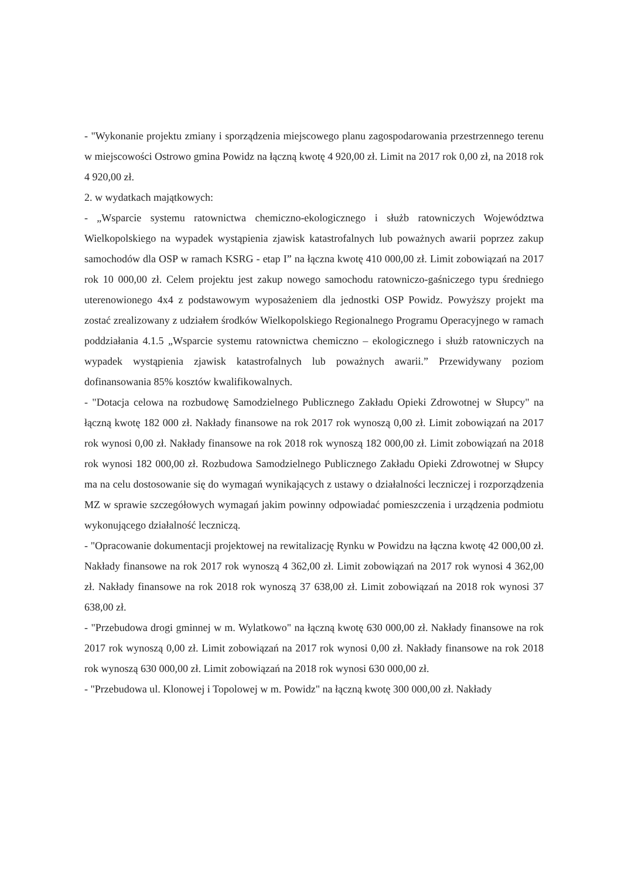- "Wykonanie projektu zmiany i sporządzenia miejscowego planu zagospodarowania przestrzennego terenu w miejscowości Ostrowo gmina Powidz na łączną kwotę 4 920,00 zł. Limit na 2017 rok 0,00 zł, na 2018 rok 4 920,00 zł.
2. w wydatkach majątkowych:
- „Wsparcie systemu ratownictwa chemiczno-ekologicznego i służb ratowniczych Województwa Wielkopolskiego na wypadek wystąpienia zjawisk katastrofalnych lub poważnych awarii poprzez zakup samochodów dla OSP w ramach KSRG - etap I” na łączna kwotę 410 000,00 zł. Limit zobowiązań na 2017 rok 10 000,00 zł. Celem projektu jest zakup nowego samochodu ratowniczo-gaśniczego typu średniego uterenowionego 4x4 z podstawowym wyposażeniem dla jednostki OSP Powidz. Powyższy projekt ma zostać zrealizowany z udziałem środków Wielkopolskiego Regionalnego Programu Operacyjnego w ramach poddziałania 4.1.5 „Wsparcie systemu ratownictwa chemiczno – ekologicznego i służb ratowniczych na wypadek wystąpienia zjawisk katastrofalnych lub poważnych awarii.” Przewidywany poziom dofinansowania 85% kosztów kwalifikowalnych.
- "Dotacja celowa na rozbudowę Samodzielnego Publicznego Zakładu Opieki Zdrowotnej w Słupcy" na łączną kwotę 182 000 zł. Nakłady finansowe na rok 2017 rok wynoszą 0,00 zł. Limit zobowiązań na 2017 rok wynosi 0,00 zł. Nakłady finansowe na rok 2018 rok wynoszą 182 000,00 zł. Limit zobowiązań na 2018 rok wynosi 182 000,00 zł. Rozbudowa Samodzielnego Publicznego Zakładu Opieki Zdrowotnej w Słupcy ma na celu dostosowanie się do wymagań wynikających z ustawy o działalności leczniczej i rozporządzenia MZ w sprawie szczegółowych wymagań jakim powinny odpowiadać pomieszczenia i urządzenia podmiotu wykonującego działalność leczniczą.
- "Opracowanie dokumentacji projektowej na rewitalizację Rynku w Powidzu na łączna kwotę 42 000,00 zł. Nakłady finansowe na rok 2017 rok wynoszą 4 362,00 zł. Limit zobowiązań na 2017 rok wynosi 4 362,00 zł. Nakłady finansowe na rok 2018 rok wynoszą 37 638,00 zł. Limit zobowiązań na 2018 rok wynosi 37 638,00 zł.
- "Przebudowa drogi gminnej w m. Wylatkowo" na łączną kwotę 630 000,00 zł. Nakłady finansowe na rok 2017 rok wynoszą 0,00 zł. Limit zobowiązań na 2017 rok wynosi 0,00 zł. Nakłady finansowe na rok 2018 rok wynoszą 630 000,00 zł. Limit zobowiązań na 2018 rok wynosi 630 000,00 zł.
- "Przebudowa ul. Klonowej i Topolowej w m. Powidz" na łączną kwotę 300 000,00 zł. Nakłady